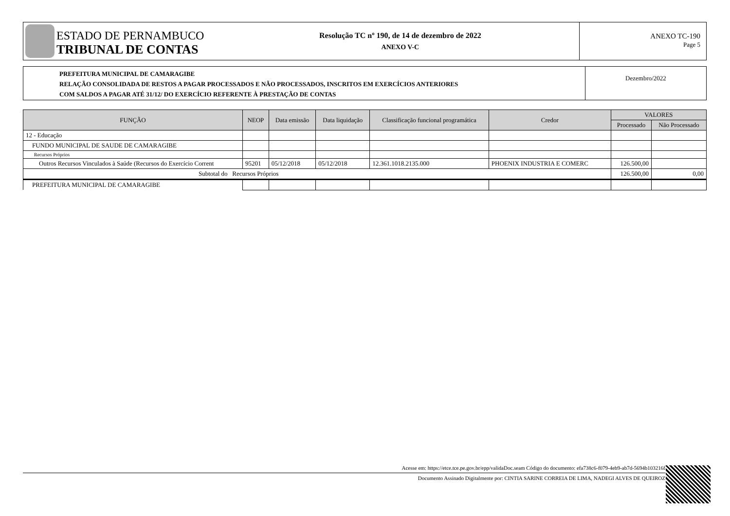ESTADO DE PERNAMBUCO
TRIBUNAL DE CONTAS
Resolução TC nº 190, de 14 de dezembro de 2022
ANEXO V-C
ANEXO TC-190
Page 5
PREFEITURA MUNICIPAL DE CAMARAGIBE
RELAÇÃO CONSOLIDADA DE RESTOS A PAGAR PROCESSADOS E NÃO PROCESSADOS, INSCRITOS EM EXERCÍCIOS ANTERIORES
COM SALDOS A PAGAR ATÉ 31/12/ DO EXERCÍCIO REFERENTE À PRESTAÇÃO DE CONTAS
Dezembro/2022
| FUNÇÃO | NEOP | Data emissão | Data liquidação | Classificação funcional programática | Credor | VALORES | |
| --- | --- | --- | --- | --- | --- | --- | --- |
| | | | | | | Processado | Não Processado |
| 12 - Educação | | | | | | | |
| FUNDO MUNICIPAL DE SAUDE DE CAMARAGIBE | | | | | | | |
| Recursos Próprios | | | | | | | |
| Outros Recursos Vinculados à Saúde (Recursos do Exercício Corrent | 95201 | 05/12/2018 | 05/12/2018 | 12.361.1018.2135.000 | PHOENIX INDUSTRIA E COMERC | 126.500,00 | |
| Subtotal do Recursos Próprios | | | | | | 126.500,00 | 0,00 |
| PREFEITURA MUNICIPAL DE CAMARAGIBE | | | | | | | |
Acesse em: https://etce.tce.pe.gov.br/epp/validaDoc.seam Código do documento: efa738c6-f079-4eb9-ab7d-5694b103216f
Documento Assinado Digitalmente por: CINTIA SARINE CORREIA DE LIMA, NADEGI ALVES DE QUEIROZ